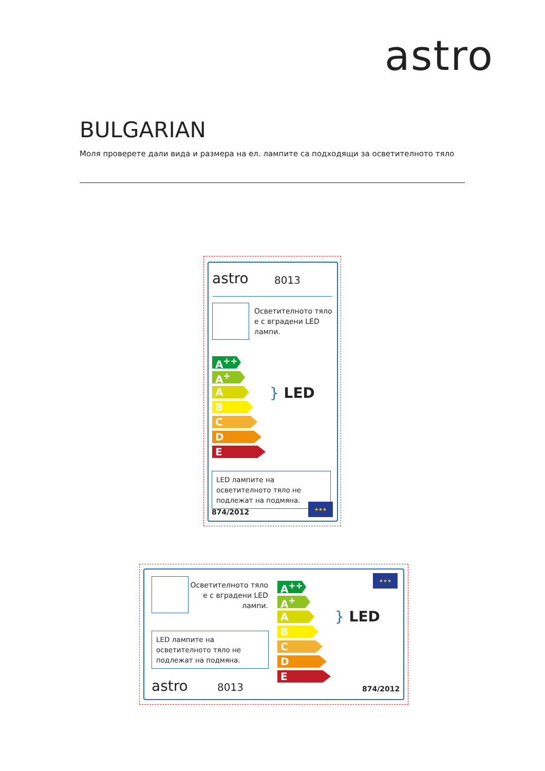astro
BULGARIAN
Моля проверете дали вида и размера на ел. лампите са подходящи за осветителното тяло
astro 8013
Осветителното тяло
е с вградени LED
лампи.
A<sup>++</sup>
A<sup>+</sup>
A
B
C
D
E
} LED
LED лампите на осветителното тяло не подлежат на подмяна.
874/2012
★★★
Осветителното тяло
е с вградени LED
лампи.
LED лампите на осветителното тяло не подлежат на подмяна.
astro 8013
A<sup>++</sup>
A<sup>+</sup>
A
B
C
D
E
} LED
★★★
874/2012